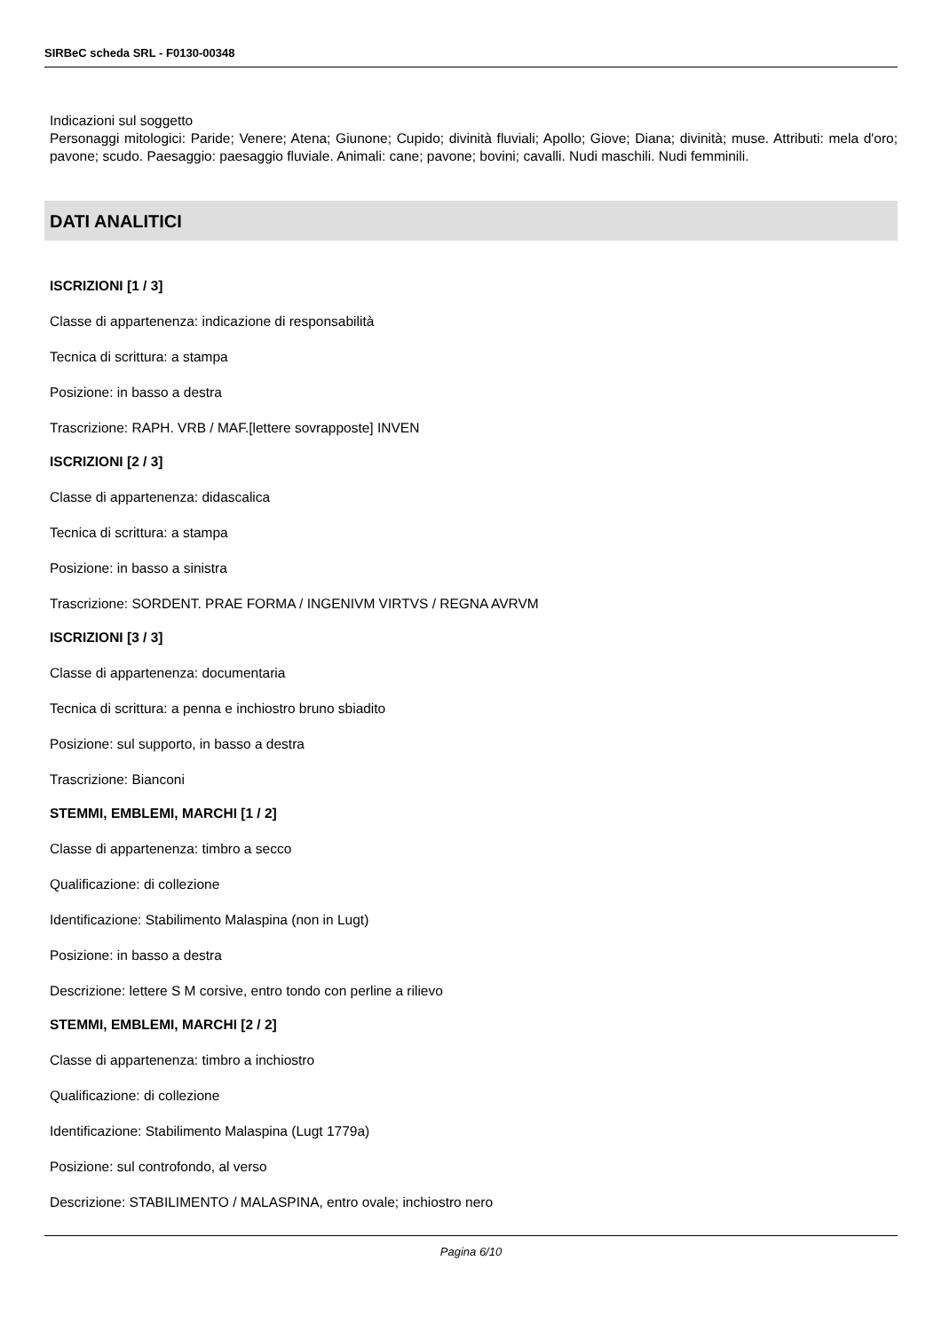SIRBeC scheda SRL - F0130-00348
Indicazioni sul soggetto
Personaggi mitologici: Paride; Venere; Atena; Giunone; Cupido; divinità fluviali; Apollo; Giove; Diana; divinità; muse. Attributi: mela d'oro; pavone; scudo. Paesaggio: paesaggio fluviale. Animali: cane; pavone; bovini; cavalli. Nudi maschili. Nudi femminili.
DATI ANALITICI
ISCRIZIONI [1 / 3]
Classe di appartenenza: indicazione di responsabilità
Tecnica di scrittura: a stampa
Posizione: in basso a destra
Trascrizione: RAPH. VRB / MAF.[lettere sovrapposte] INVEN
ISCRIZIONI [2 / 3]
Classe di appartenenza: didascalica
Tecnica di scrittura: a stampa
Posizione: in basso a sinistra
Trascrizione: SORDENT. PRAE FORMA / INGENIVM VIRTVS / REGNA AVRVM
ISCRIZIONI [3 / 3]
Classe di appartenenza: documentaria
Tecnica di scrittura: a penna e inchiostro bruno sbiadito
Posizione: sul supporto, in basso a destra
Trascrizione: Bianconi
STEMMI, EMBLEMI, MARCHI [1 / 2]
Classe di appartenenza: timbro a secco
Qualificazione: di collezione
Identificazione: Stabilimento Malaspina (non in Lugt)
Posizione: in basso a destra
Descrizione: lettere S M corsive, entro tondo con perline a rilievo
STEMMI, EMBLEMI, MARCHI [2 / 2]
Classe di appartenenza: timbro a inchiostro
Qualificazione: di collezione
Identificazione: Stabilimento Malaspina (Lugt 1779a)
Posizione: sul controfondo, al verso
Descrizione: STABILIMENTO / MALASPINA, entro ovale; inchiostro nero
Pagina 6/10